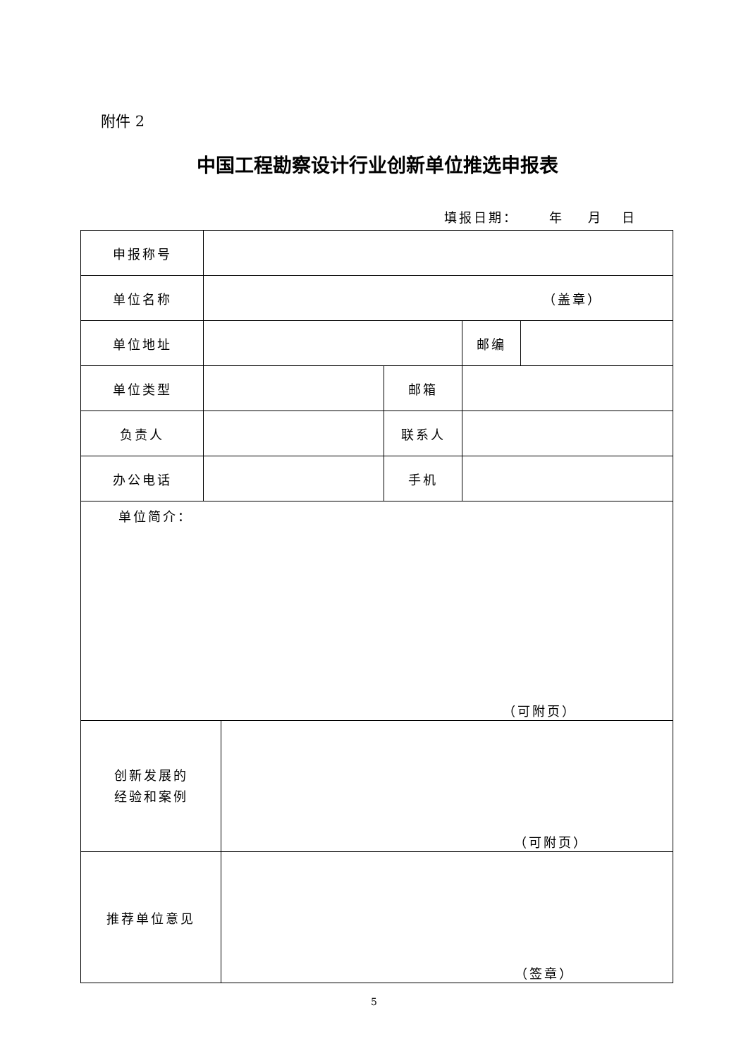附件 2
中国工程勘察设计行业创新单位推选申报表
填报日期： 年 月 日
| 申报称号 | | | | | |
| 单位名称 | （盖章） | | | | |
| 单位地址 | | | | 邮编 | |
| 单位类型 | | | 邮箱 | | |
| 负责人 | | | 联系人 | | |
| 办公电话 | | | 手机 | | |
| 单位简介： （可附页） | | | | | |
| 创新发展的 经验和案例 | | （可附页） | | | |
| 推荐单位意见 | | （签章） | | | |
5